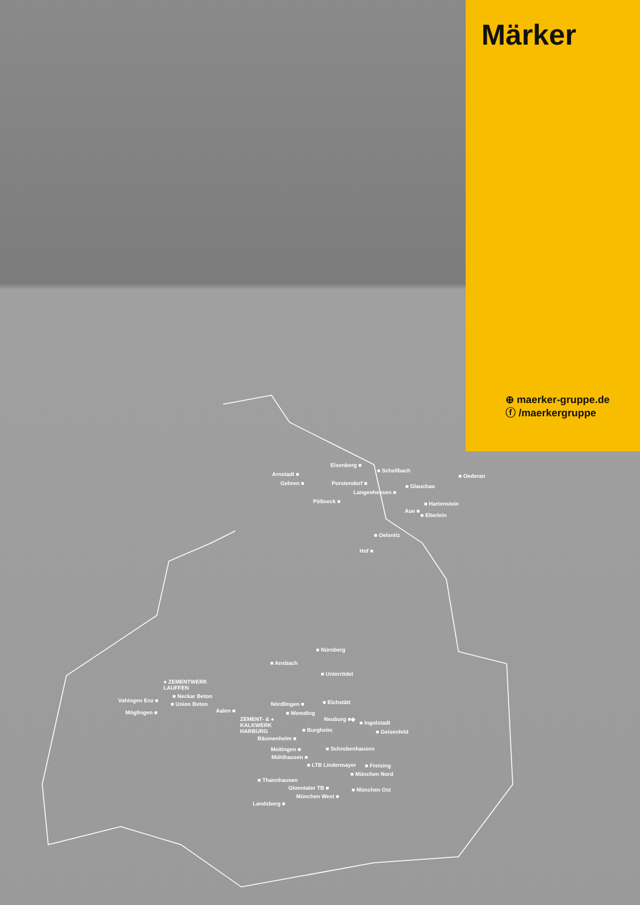Märker
⊕ maerker-gruppe.de
ⓕ /maerkergruppe
Eisenberg ■
■ Schellbach
Arnstadt ■ ■ Oederan
Gehren ■ Porstendorf ■ ■ Glauchau
Langenhessen ■
Pößneck ■ ■ Hartenstein
Aue ■
■ Elterlein
■ Oelsnitz
Hof ■
■ Nürnberg
■ Ansbach
■ Unterrödel
● ZEMENTWERK
LAUFFEN
■ Neckar Beton
Vahingen Enz ■
■ Union Beton ■ Eichstätt
Nördlingen ■
Aalen ■
Möglingen ■ ■ Wemding
ZEMENT- & ●
KALKWERK
HARBURG
Neuburg ■◆
■ Ingolstadt
■ Burgheim ■ Geisenfeld
Bäumenheim ■
Meitingen ■ ■ Schrobenhausen
Mühlhausen ■
■ LTB Lindermayer ■ Freising
■ München Nord
■ Thannhausen
Glonntaler TB ■ ■ München Ost
München West ■
Landsberg ■